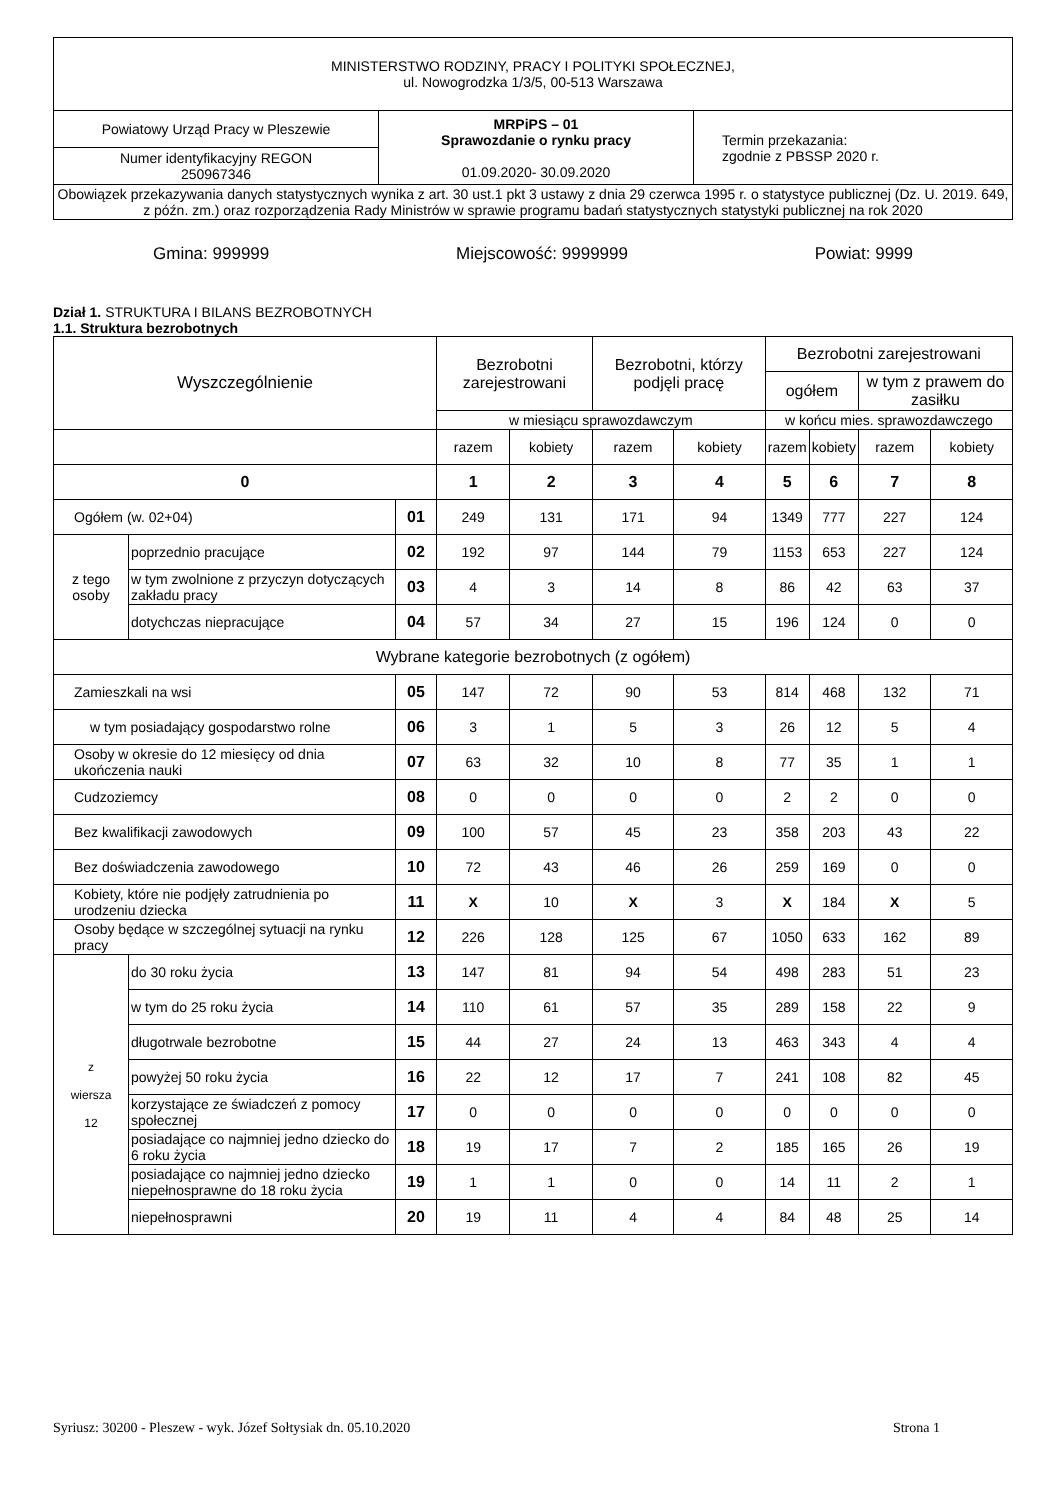| MINISTERSTWO RODZINY, PRACY I POLITYKI SPOŁECZNEJ, ul. Nowogrodzka 1/3/5, 00-513 Warszawa | | |
| Powiatowy Urząd Pracy w Pleszewie | MRPiPS – 01 Sprawozdanie o rynku pracy 01.09.2020- 30.09.2020 | Termin przekazania: zgodnie z PBSSP 2020 r. |
| Numer identyfikacyjny REGON 250967346 | | |
| Obowiązek przekazywania danych statystycznych wynika z art. 30 ust.1 pkt 3 ustawy z dnia 29 czerwca 1995 r. o statystyce publicznej (Dz. U. 2019. 649, z późn. zm.) oraz rozporządzenia Rady Ministrów w sprawie programu badań statystycznych statystyki publicznej na rok 2020 | | |
Gmina: 999999 Miejscowość: 9999999 Powiat: 9999
Dział 1. STRUKTURA I BILANS BEZROBOTNYCH
1.1. Struktura bezrobotnych
| Wyszczególnienie | | | Bezrobotni zarejestrowani | | Bezrobotni, którzy podjęli pracę | | Bezrobotni zarejestrowani | | | |
| | | | | | | | ogółem | | w tym z prawem do zasiłku | |
| | | | w miesiącu sprawozdawczym | | | | w końcu mies. sprawozdawczego | | | |
| | | | razem | kobiety | razem | kobiety | razem | kobiety | razem | kobiety |
| 0 | | | 1 | 2 | 3 | 4 | 5 | 6 | 7 | 8 |
| Ogółem (w. 02+04) | | 01 | 249 | 131 | 171 | 94 | 1349 | 777 | 227 | 124 |
| z tego osoby | poprzednio pracujące | 02 | 192 | 97 | 144 | 79 | 1153 | 653 | 227 | 124 |
| | w tym zwolnione z przyczyn dotyczących zakładu pracy | 03 | 4 | 3 | 14 | 8 | 86 | 42 | 63 | 37 |
| | dotychczas niepracujące | 04 | 57 | 34 | 27 | 15 | 196 | 124 | 0 | 0 |
| Wybrane kategorie bezrobotnych (z ogółem) | | | | | | | | | | |
| Zamieszkali na wsi | | 05 | 147 | 72 | 90 | 53 | 814 | 468 | 132 | 71 |
| w tym posiadający gospodarstwo rolne | | 06 | 3 | 1 | 5 | 3 | 26 | 12 | 5 | 4 |
| Osoby w okresie do 12 miesięcy od dnia ukończenia nauki | | 07 | 63 | 32 | 10 | 8 | 77 | 35 | 1 | 1 |
| Cudzoziemcy | | 08 | 0 | 0 | 0 | 0 | 2 | 2 | 0 | 0 |
| Bez kwalifikacji zawodowych | | 09 | 100 | 57 | 45 | 23 | 358 | 203 | 43 | 22 |
| Bez doświadczenia zawodowego | | 10 | 72 | 43 | 46 | 26 | 259 | 169 | 0 | 0 |
| Kobiety, które nie podjęły zatrudnienia po urodzeniu dziecka | | 11 | X | 10 | X | 3 | X | 184 | X | 5 |
| Osoby będące w szczególnej sytuacji na rynku pracy | | 12 | 226 | 128 | 125 | 67 | 1050 | 633 | 162 | 89 |
| z wiersza 12 | do 30 roku życia | 13 | 147 | 81 | 94 | 54 | 498 | 283 | 51 | 23 |
| | w tym do 25 roku życia | 14 | 110 | 61 | 57 | 35 | 289 | 158 | 22 | 9 |
| | długotrwale bezrobotne | 15 | 44 | 27 | 24 | 13 | 463 | 343 | 4 | 4 |
| | powyżej 50 roku życia | 16 | 22 | 12 | 17 | 7 | 241 | 108 | 82 | 45 |
| | korzystające ze świadczeń z pomocy społecznej | 17 | 0 | 0 | 0 | 0 | 0 | 0 | 0 | 0 |
| | posiadające co najmniej jedno dziecko do 6 roku życia | 18 | 19 | 17 | 7 | 2 | 185 | 165 | 26 | 19 |
| | posiadające co najmniej jedno dziecko niepełnosprawne do 18 roku życia | 19 | 1 | 1 | 0 | 0 | 14 | 11 | 2 | 1 |
| | niepełnosprawni | 20 | 19 | 11 | 4 | 4 | 84 | 48 | 25 | 14 |
Syriusz: 30200 - Pleszew - wyk. Józef Sołtysiak dn. 05.10.2020 Strona 1